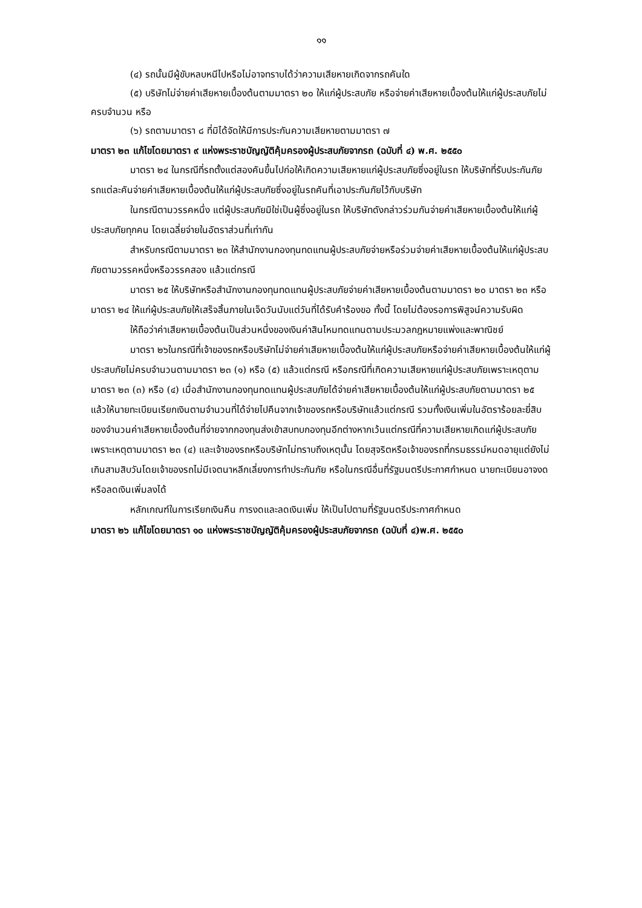๑๑
(๔) รถนั้นมีผู้ขับหลบหนีไปหรือไม่อาจทราบได้ว่าความเสียหายเกิดจากรถคันใด
(๕) บริษัทไม่จ่ายค่าเสียหายเบื้องต้นตามมาตรา ๒๐ ให้แก่ผู้ประสบภัย หรือจ่ายค่าเสียหายเบื้องต้นให้แก่ผู้ประสบภัยไม่ครบจำนวน หรือ
(๖) รถตามมาตรา ๘ ที่มิได้จัดให้มีการประกันความเสียหายตามมาตรา ๗
มาตรา ๒๓ แก้ไขโดยมาตรา ๙ แห่งพระราชบัญญัติคุ้มครองผู้ประสบภัยจากรถ (ฉบับที่ ๔) พ.ศ. ๒๕๕๐
มาตรา ๒๔ ในกรณีที่รถตั้งแต่สองคันขึ้นไปก่อให้เกิดความเสียหายแก่ผู้ประสบภัยซึ่งอยู่ในรถ ให้บริษัทที่รับประกันภัยรถแต่ละคันจ่ายค่าเสียหายเบื้องต้นให้แก่ผู้ประสบภัยซึ่งอยู่ในรถคันที่เอาประกันภัยไว้กับบริษัท
ในกรณีตามวรรคหนึ่ง แต่ผู้ประสบภัยมิใช่เป็นผู้ซึ่งอยู่ในรถ ให้บริษัทดังกล่าวร่วมกันจ่ายค่าเสียหายเบื้องต้นให้แก่ผู้ประสบภัยทุกคน โดยเฉลี่ยจ่ายในอัตราส่วนที่เท่ากัน
สำหรับกรณีตามมาตรา ๒๓ ให้สำนักงานกองทุนทดแทนผู้ประสบภัยจ่ายหรือร่วมจ่ายค่าเสียหายเบื้องต้นให้แก่ผู้ประสบภัยตามวรรคหนึ่งหรือวรรคสอง แล้วแต่กรณี
มาตรา ๒๕ ให้บริษัทหรือสำนักงานกองทุนทดแทนผู้ประสบภัยจ่ายค่าเสียหายเบื้องต้นตามมาตรา ๒๐ มาตรา ๒๓ หรือมาตรา ๒๔ ให้แก่ผู้ประสบภัยให้เสร็จสิ้นภายในเจ็ดวันนับแต่วันที่ได้รับคำร้องขอ ทั้งนี้ โดยไม่ต้องรอการพิสูจน์ความรับผิด
ให้ถือว่าค่าเสียหายเบื้องต้นเป็นส่วนหนึ่งของเงินค่าสินไหมทดแทนตามประมวลกฎหมายแพ่งและพาณิชย์
มาตรา ๒๖ในกรณีที่เจ้าของรถหรือบริษัทไม่จ่ายค่าเสียหายเบื้องต้นให้แก่ผู้ประสบภัยหรือจ่ายค่าเสียหายเบื้องต้นให้แก่ผู้ประสบภัยไม่ครบจำนวนตามมาตรา ๒๓ (๑) หรือ (๕) แล้วแต่กรณี หรือกรณีที่เกิดความเสียหายแก่ผู้ประสบภัยเพราะเหตุตามมาตรา ๒๓ (๓) หรือ (๔) เมื่อสำนักงานกองทุนทดแทนผู้ประสบภัยได้จ่ายค่าเสียหายเบื้องต้นให้แก่ผู้ประสบภัยตามมาตรา ๒๕ แล้วให้นายทะเบียนเรียกเงินตามจำนวนที่ได้จ่ายไปคืนจากเจ้าของรถหรือบริษัทแล้วแต่กรณี รวมทั้งเงินเพิ่มในอัตราร้อยละยี่สิบของจำนวนค่าเสียหายเบื้องต้นที่จ่ายจากกองทุนส่งเข้าสบทบกองทุนอีกต่างหากเว้นแต่กรณีที่ความเสียหายเกิดแก่ผู้ประสบภัยเพราะเหตุตามมาตรา ๒๓ (๔) และเจ้าของรถหรือบริษัทไม่ทราบถึงเหตุนั้น โดยสุจริตหรือเจ้าของรถที่กรมธรรม์หมดอายุแต่ยังไม่เกินสามสิบวันโดยเจ้าของรถไม่มีเจตนาหลีกเลี่ยงการทำประกันภัย หรือในกรณีอื่นที่รัฐมนตรีประกาศกำหนด นายทะเบียนอาจงดหรือลดเงินเพิ่มลงได้
หลักเกณฑ์ในการเรียกเงินคืน การงดและลดเงินเพิ่ม ให้เป็นไปตามที่รัฐมนตรีประกาศกำหนด
มาตรา ๒๖ แก้ไขโดยมาตรา ๑๐ แห่งพระราชบัญญัติคุ้มครองผู้ประสบภัยจากรถ (ฉบับที่ ๔)พ.ศ. ๒๕๕๐